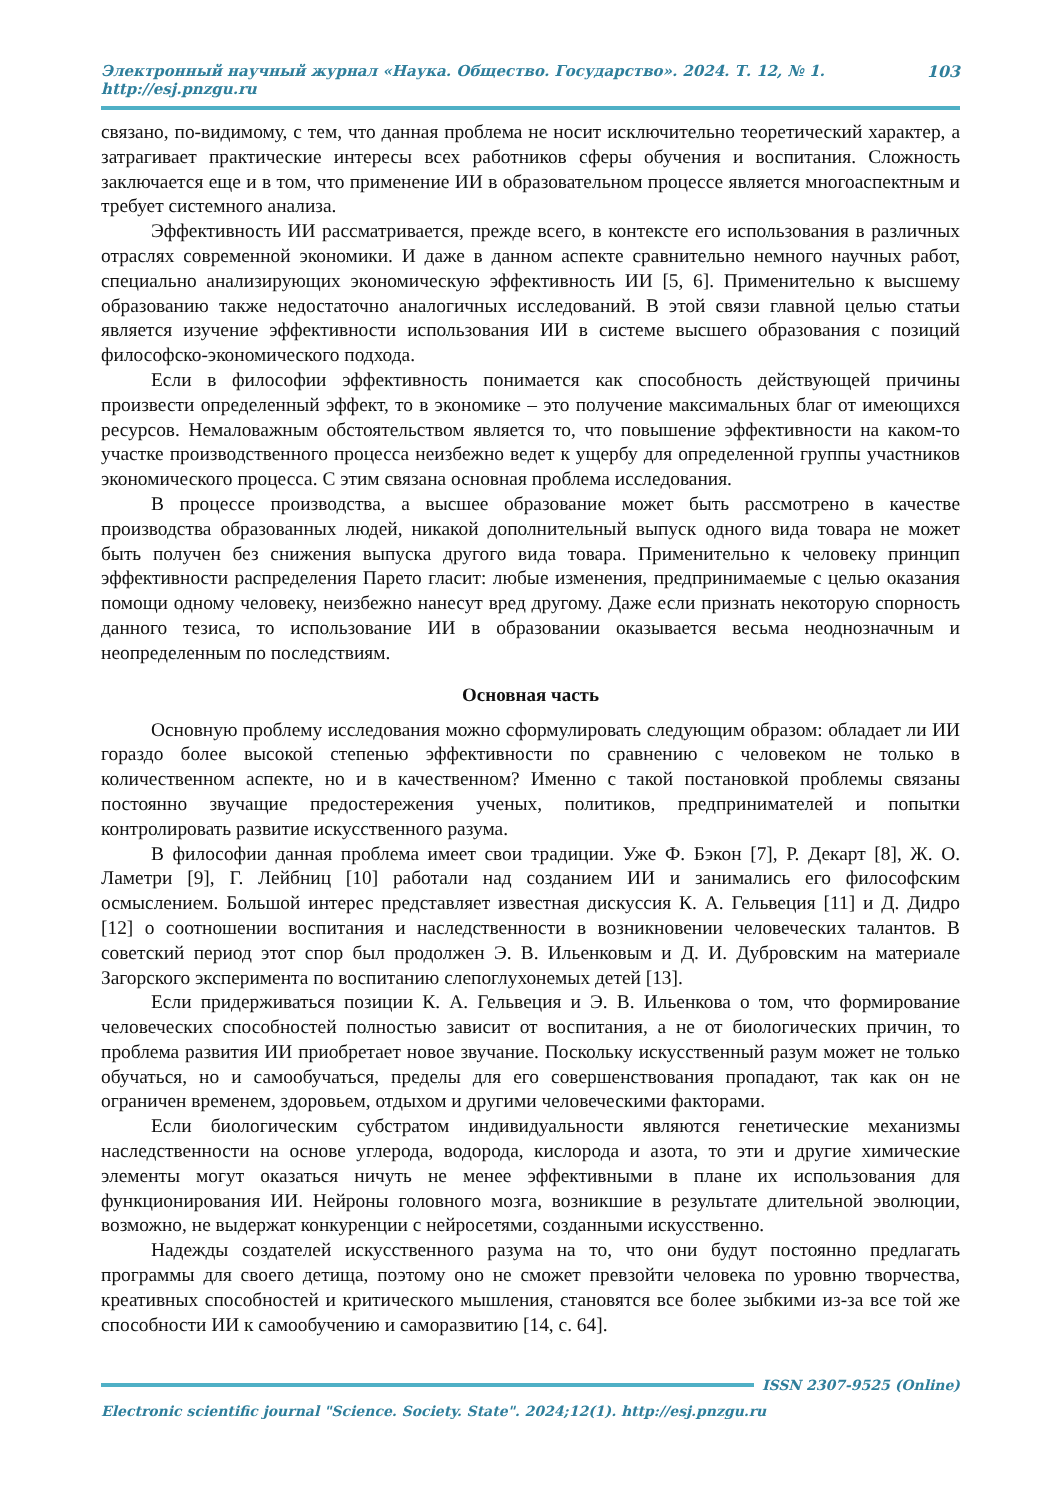Электронный научный журнал «Наука. Общество. Государство». 2024. Т. 12, № 1. http://esj.pnzgu.ru 103
связано, по-видимому, с тем, что данная проблема не носит исключительно теоретический характер, а затрагивает практические интересы всех работников сферы обучения и воспитания. Сложность заключается еще и в том, что применение ИИ в образовательном процессе является многоаспектным и требует системного анализа.
Эффективность ИИ рассматривается, прежде всего, в контексте его использования в различных отраслях современной экономики. И даже в данном аспекте сравнительно немного научных работ, специально анализирующих экономическую эффективность ИИ [5, 6]. Применительно к высшему образованию также недостаточно аналогичных исследований. В этой связи главной целью статьи является изучение эффективности использования ИИ в системе высшего образования с позиций философско-экономического подхода.
Если в философии эффективность понимается как способность действующей причины произвести определенный эффект, то в экономике – это получение максимальных благ от имеющихся ресурсов. Немаловажным обстоятельством является то, что повышение эффективности на каком-то участке производственного процесса неизбежно ведет к ущербу для определенной группы участников экономического процесса. С этим связана основная проблема исследования.
В процессе производства, а высшее образование может быть рассмотрено в качестве производства образованных людей, никакой дополнительный выпуск одного вида товара не может быть получен без снижения выпуска другого вида товара. Применительно к человеку принцип эффективности распределения Парето гласит: любые изменения, предпринимаемые с целью оказания помощи одному человеку, неизбежно нанесут вред другому. Даже если признать некоторую спорность данного тезиса, то использование ИИ в образовании оказывается весьма неоднозначным и неопределенным по последствиям.
Основная часть
Основную проблему исследования можно сформулировать следующим образом: обладает ли ИИ гораздо более высокой степенью эффективности по сравнению с человеком не только в количественном аспекте, но и в качественном? Именно с такой постановкой проблемы связаны постоянно звучащие предостережения ученых, политиков, предпринимателей и попытки контролировать развитие искусственного разума.
В философии данная проблема имеет свои традиции. Уже Ф. Бэкон [7], Р. Декарт [8], Ж. О. Ламетри [9], Г. Лейбниц [10] работали над созданием ИИ и занимались его философским осмыслением. Большой интерес представляет известная дискуссия К. А. Гельвеция [11] и Д. Дидро [12] о соотношении воспитания и наследственности в возникновении человеческих талантов. В советский период этот спор был продолжен Э. В. Ильенковым и Д. И. Дубровским на материале Загорского эксперимента по воспитанию слепоглухонемых детей [13].
Если придерживаться позиции К. А. Гельвеция и Э. В. Ильенкова о том, что формирование человеческих способностей полностью зависит от воспитания, а не от биологических причин, то проблема развития ИИ приобретает новое звучание. Поскольку искусственный разум может не только обучаться, но и самообучаться, пределы для его совершенствования пропадают, так как он не ограничен временем, здоровьем, отдыхом и другими человеческими факторами.
Если биологическим субстратом индивидуальности являются генетические механизмы наследственности на основе углерода, водорода, кислорода и азота, то эти и другие химические элементы могут оказаться ничуть не менее эффективными в плане их использования для функционирования ИИ. Нейроны головного мозга, возникшие в результате длительной эволюции, возможно, не выдержат конкуренции с нейросетями, созданными искусственно.
Надежды создателей искусственного разума на то, что они будут постоянно предлагать программы для своего детища, поэтому оно не сможет превзойти человека по уровню творчества, креативных способностей и критического мышления, становятся все более зыбкими из-за все той же способности ИИ к самообучению и саморазвитию [14, с. 64].
ISSN 2307-9525 (Online)
Electronic scientific journal "Science. Society. State". 2024;12(1). http://esj.pnzgu.ru